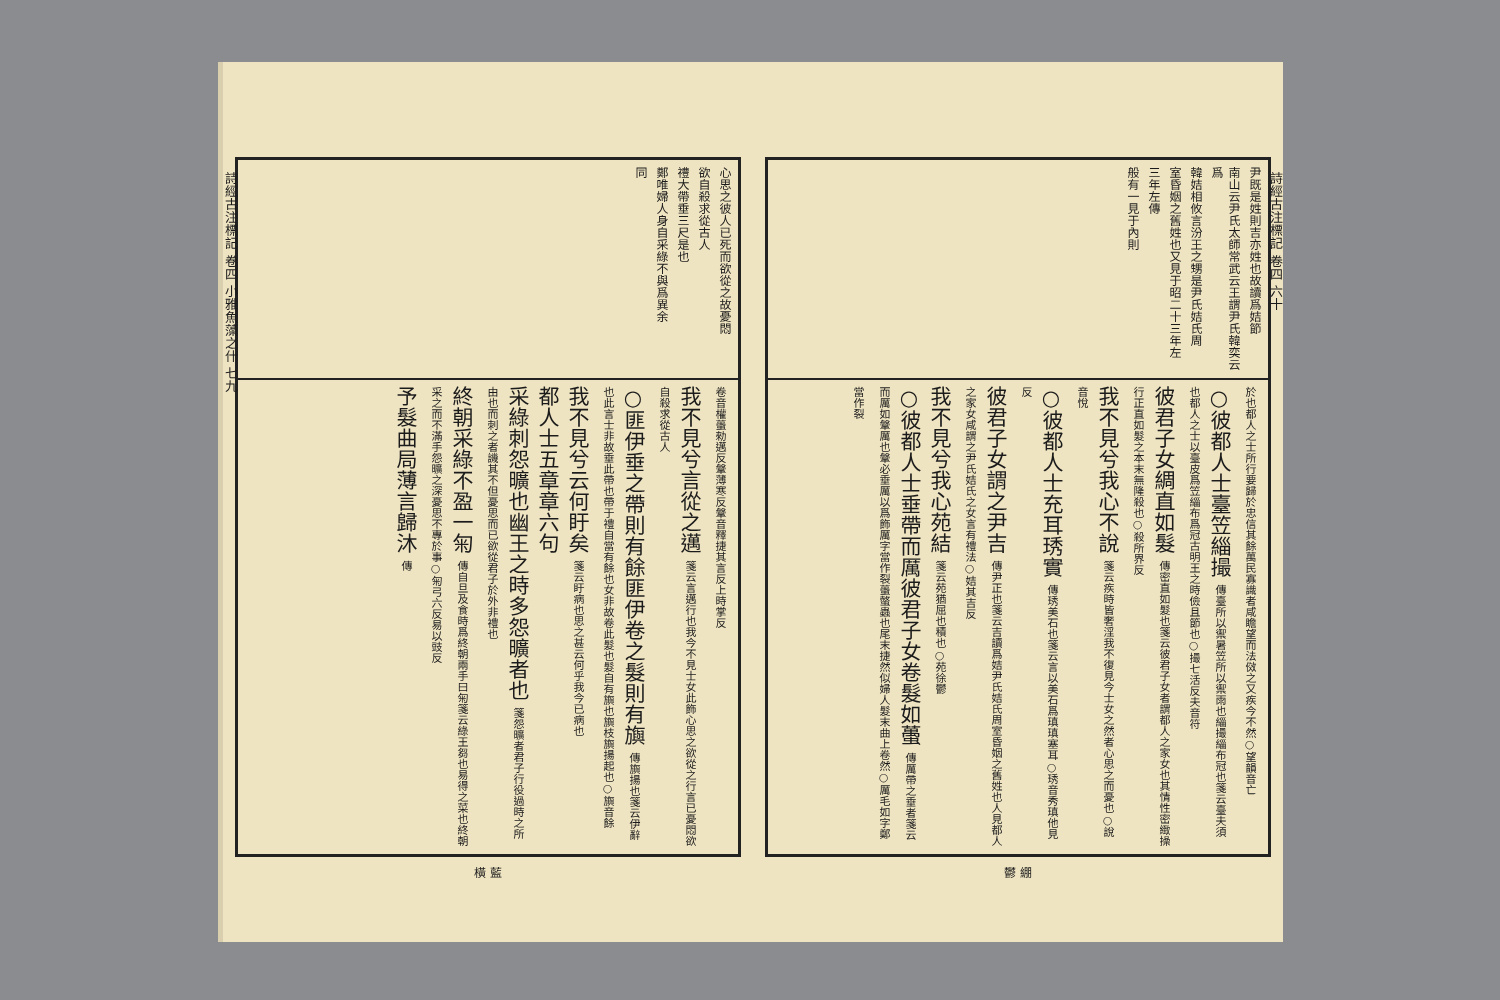詩經古注標記 卷四 六十
尹既是姓則吉亦姓也故讀爲姞節
南山云尹氏太師常武云王謂尹氏韓奕云爲
韓姞相攸言汾王之甥是尹氏姞氏周
室昏姻之舊姓也又見于昭二十三年左
三年左傳
般有一見于內則
於也都人之士所行要歸於忠信其餘萬民寡識者咸瞻望而法傚之又疾今不然○望韻音亡
○彼都人士臺笠緇撮 傳臺所以禦暑笠所以禦雨也緇撮緇布冠也箋云臺夫須也都人之士以臺皮爲笠緇布爲冠古明王之時儉且節也○撮七活反夫音符
彼君子女綢直如髮 傳密直如髮也箋云彼君子女者謂都人之家女也其情性密緻操行正直如髮之本末無隆殺也○殺所界反
我不見兮我心不說 箋云疾時皆奢淫我不復見今士女之然者心思之而憂也○說音悅
○彼都人士充耳琇實 傳琇美石也箋云言以美石爲瑱瑱塞耳○琇音秀瑱他見反
彼君子女謂之尹吉 傳尹正也箋云吉讀爲姞尹氏姞氏周室昏姻之舊姓也人見都人之家女咸謂之尹氏姞氏之女言有禮法○姞其吉反
我不見兮我心苑結 箋云苑猶屈也積也○苑徐鬱
○彼都人士垂帶而厲彼君子女卷髮如蠆 傳厲帶之垂者箋云而厲如鞶厲也鞶必垂厲以爲飾厲字當作裂蠆螫蟲也尾末捷然似婦人髮末曲上卷然○厲毛如字鄭當作裂
鬱 綳
詩經古注標記 卷四 小雅魚藻之什 七九
心思之彼人已死而欲從之故憂悶
欲自殺求從古人
禮大帶垂三尺是也
鄭唯婦人身自采綠不與爲異余
同
卷音權蠆勑邁反鞶薄寒反鞶音釋捷其言反上時掌反
我不見兮言從之邁 箋云言邁行也我今不見士女此飾心思之欲從之行言已憂悶欲自殺求從古人
○匪伊垂之帶則有餘匪伊卷之髮則有旟 傳旟揚也箋云伊辭也此言士非故垂此帶也帶于禮自當有餘也女非故卷此髮也髮自有旟也旟枝旟揚起也○旟音餘
我不見兮云何盱矣 箋云盱病也思之甚云何乎我今已病也
都人士五章章六句
采綠刺怨曠也幽王之時多怨曠者也 箋怨曠者君子行役過時之所由也而刺之者譏其不但憂思而已欲從君子於外非禮也
終朝采綠不盈一匊 傳自旦及食時爲終朝兩手曰匊箋云綠王芻也易得之菜也終朝采之而不滿手怨曠之深憂思不專於事○匊弓六反易以豉反
予髮曲局薄言歸沐 傳
橫 藍